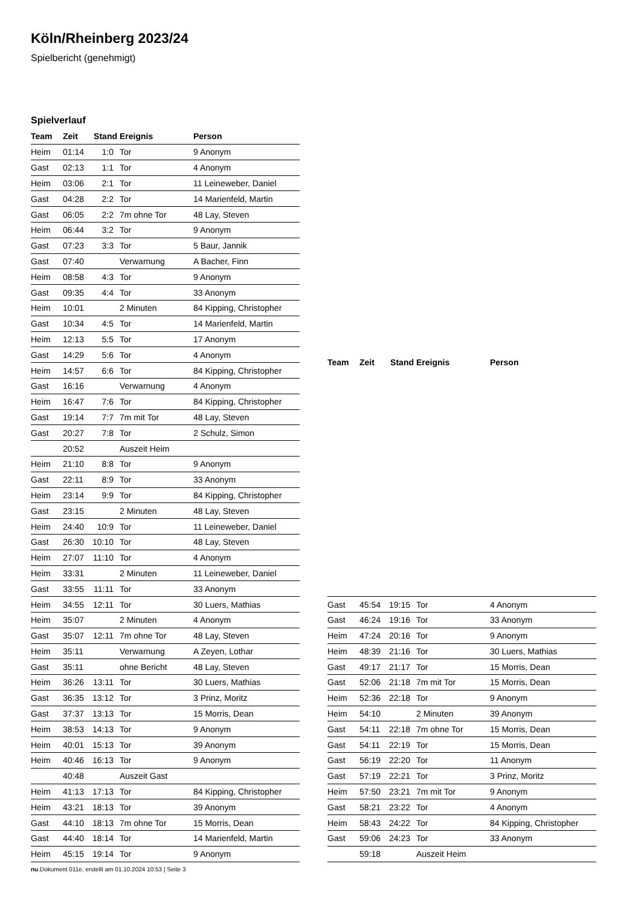Köln/Rheinberg 2023/24
Spielbericht (genehmigt)
Spielverlauf
| Team | Zeit | Stand | Ereignis | Person |
| --- | --- | --- | --- | --- |
| Heim | 01:14 | 1:0 | Tor | 9 Anonym |
| Gast | 02:13 | 1:1 | Tor | 4 Anonym |
| Heim | 03:06 | 2:1 | Tor | 11 Leineweber, Daniel |
| Gast | 04:28 | 2:2 | Tor | 14 Marienfeld, Martin |
| Gast | 06:05 | 2:2 | 7m ohne Tor | 48 Lay, Steven |
| Heim | 06:44 | 3:2 | Tor | 9 Anonym |
| Gast | 07:23 | 3:3 | Tor | 5 Baur, Jannik |
| Gast | 07:40 | | Verwarnung | A Bacher, Finn |
| Heim | 08:58 | 4:3 | Tor | 9 Anonym |
| Gast | 09:35 | 4:4 | Tor | 33 Anonym |
| Heim | 10:01 | | 2 Minuten | 84 Kipping, Christopher |
| Gast | 10:34 | 4:5 | Tor | 14 Marienfeld, Martin |
| Heim | 12:13 | 5:5 | Tor | 17 Anonym |
| Gast | 14:29 | 5:6 | Tor | 4 Anonym |
| Heim | 14:57 | 6:6 | Tor | 84 Kipping, Christopher |
| Gast | 16:16 | | Verwarnung | 4 Anonym |
| Heim | 16:47 | 7:6 | Tor | 84 Kipping, Christopher |
| Gast | 19:14 | 7:7 | 7m mit Tor | 48 Lay, Steven |
| Gast | 20:27 | 7:8 | Tor | 2 Schulz, Simon |
| | 20:52 | | Auszeit Heim | |
| Heim | 21:10 | 8:8 | Tor | 9 Anonym |
| Gast | 22:11 | 8:9 | Tor | 33 Anonym |
| Heim | 23:14 | 9:9 | Tor | 84 Kipping, Christopher |
| Gast | 23:15 | | 2 Minuten | 48 Lay, Steven |
| Heim | 24:40 | 10:9 | Tor | 11 Leineweber, Daniel |
| Gast | 26:30 | 10:10 | Tor | 48 Lay, Steven |
| Heim | 27:07 | 11:10 | Tor | 4 Anonym |
| Heim | 33:31 | | 2 Minuten | 11 Leineweber, Daniel |
| Gast | 33:55 | 11:11 | Tor | 33 Anonym |
| Heim | 34:55 | 12:11 | Tor | 30 Luers, Mathias |
| Heim | 35:07 | | 2 Minuten | 4 Anonym |
| Gast | 35:07 | 12:11 | 7m ohne Tor | 48 Lay, Steven |
| Heim | 35:11 | | Verwarnung | A Zeyen, Lothar |
| Gast | 35:11 | | ohne Bericht | 48 Lay, Steven |
| Heim | 36:26 | 13:11 | Tor | 30 Luers, Mathias |
| Gast | 36:35 | 13:12 | Tor | 3 Prinz, Moritz |
| Gast | 37:37 | 13:13 | Tor | 15 Morris, Dean |
| Heim | 38:53 | 14:13 | Tor | 9 Anonym |
| Heim | 40:01 | 15:13 | Tor | 39 Anonym |
| Heim | 40:46 | 16:13 | Tor | 9 Anonym |
| | 40:48 | | Auszeit Gast | |
| Heim | 41:13 | 17:13 | Tor | 84 Kipping, Christopher |
| Heim | 43:21 | 18:13 | Tor | 39 Anonym |
| Gast | 44:10 | 18:13 | 7m ohne Tor | 15 Morris, Dean |
| Gast | 44:40 | 18:14 | Tor | 14 Marienfeld, Martin |
| Heim | 45:15 | 19:14 | Tor | 9 Anonym |
| Team | Zeit | Stand | Ereignis | Person |
| --- | --- | --- | --- | --- |
| Gast | 45:54 | 19:15 | Tor | 4 Anonym |
| Gast | 46:24 | 19:16 | Tor | 33 Anonym |
| Heim | 47:24 | 20:16 | Tor | 9 Anonym |
| Heim | 48:39 | 21:16 | Tor | 30 Luers, Mathias |
| Gast | 49:17 | 21:17 | Tor | 15 Morris, Dean |
| Gast | 52:06 | 21:18 | 7m mit Tor | 15 Morris, Dean |
| Heim | 52:36 | 22:18 | Tor | 9 Anonym |
| Heim | 54:10 | | 2 Minuten | 39 Anonym |
| Gast | 54:11 | 22:18 | 7m ohne Tor | 15 Morris, Dean |
| Gast | 54:11 | 22:19 | Tor | 15 Morris, Dean |
| Gast | 56:19 | 22:20 | Tor | 11 Anonym |
| Gast | 57:19 | 22:21 | Tor | 3 Prinz, Moritz |
| Heim | 57:50 | 23:21 | 7m mit Tor | 9 Anonym |
| Gast | 58:21 | 23:22 | Tor | 4 Anonym |
| Heim | 58:43 | 24:22 | Tor | 84 Kipping, Christopher |
| Gast | 59:06 | 24:23 | Tor | 33 Anonym |
| | 59:18 | | Auszeit Heim | |
nu.Dokument 011e, erstellt am 01.10.2024 10:53 | Seite 3